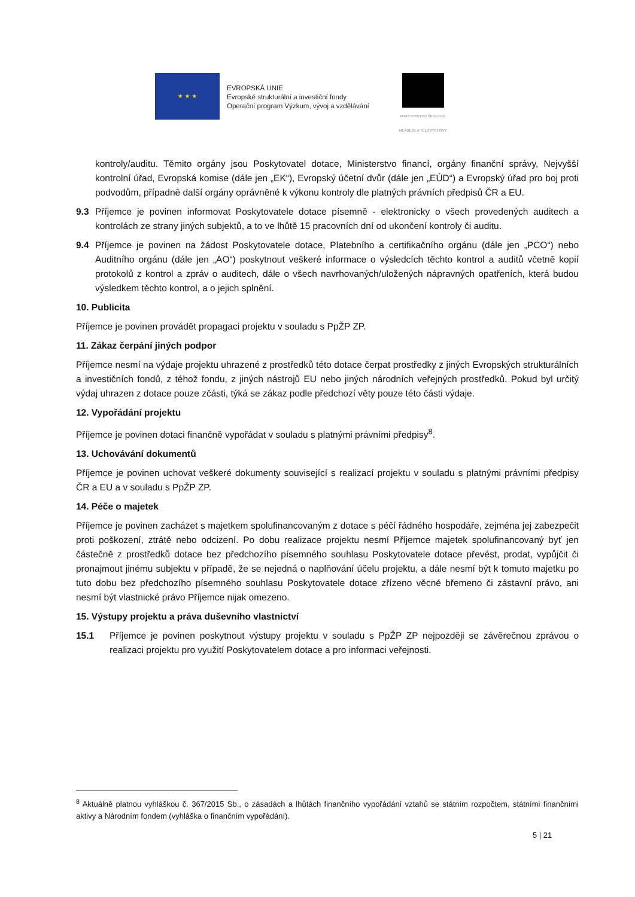★ ★ ★
EVROPSKÁ UNIE
Evropské strukturální a investiční fondy
Operační program Výzkum, vývoj a vzdělávání
MINISTERSTVO ŠKOLSTVÍ,
MLÁDEŽE A TĚLOVÝCHOVY
kontroly/auditu. Těmito orgány jsou Poskytovatel dotace, Ministerstvo financí, orgány finanční správy, Nejvyšší kontrolní úřad, Evropská komise (dále jen „EK“), Evropský účetní dvůr (dále jen „EÚD“) a Evropský úřad pro boj proti podvodům, případně další orgány oprávněné k výkonu kontroly dle platných právních předpisů ČR a EU.
9.3 Příjemce je povinen informovat Poskytovatele dotace písemně - elektronicky o všech provedených auditech a kontrolách ze strany jiných subjektů, a to ve lhůtě 15 pracovních dní od ukončení kontroly či auditu.
9.4 Příjemce je povinen na žádost Poskytovatele dotace, Platebního a certifikačního orgánu (dále jen „PCO“) nebo Auditního orgánu (dále jen „AO“) poskytnout veškeré informace o výsledcích těchto kontrol a auditů včetně kopií protokolů z kontrol a zpráv o auditech, dále o všech navrhovaných/uložených nápravných opatřeních, která budou výsledkem těchto kontrol, a o jejich splnění.
10. Publicita
Příjemce je povinen provádět propagaci projektu v souladu s PpŽP ZP.
11. Zákaz čerpání jiných podpor
Příjemce nesmí na výdaje projektu uhrazené z prostředků této dotace čerpat prostředky z jiných Evropských strukturálních a investičních fondů, z téhož fondu, z jiných nástrojů EU nebo jiných národních veřejných prostředků. Pokud byl určitý výdaj uhrazen z dotace pouze zčásti, týká se zákaz podle předchozí věty pouze této části výdaje.
12. Vypořádání projektu
Příjemce je povinen dotaci finančně vypořádat v souladu s platnými právními předpisy<sup>8</sup>.
13. Uchovávání dokumentů
Příjemce je povinen uchovat veškeré dokumenty související s realizací projektu v souladu s platnými právními předpisy ČR a EU a v souladu s PpŽP ZP.
14. Péče o majetek
Příjemce je povinen zacházet s majetkem spolufinancovaným z dotace s péčí řádného hospodáře, zejména jej zabezpečit proti poškození, ztrátě nebo odcizení. Po dobu realizace projektu nesmí Příjemce majetek spolufinancovaný byť jen částečně z prostředků dotace bez předchozího písemného souhlasu Poskytovatele dotace převést, prodat, vypůjčit či pronajmout jinému subjektu v případě, že se nejedná o naplňování účelu projektu, a dále nesmí být k tomuto majetku po tuto dobu bez předchozího písemného souhlasu Poskytovatele dotace zřízeno věcné břemeno či zástavní právo, ani nesmí být vlastnické právo Příjemce nijak omezeno.
15. Výstupy projektu a práva duševního vlastnictví
15.1 Příjemce je povinen poskytnout výstupy projektu v souladu s PpŽP ZP nejpozději se závěrečnou zprávou o realizaci projektu pro využití Poskytovatelem dotace a pro informaci veřejnosti.
<sup>8</sup> Aktuálně platnou vyhláškou č. 367/2015 Sb., o zásadách a lhůtách finančního vypořádání vztahů se státním rozpočtem, státními finančními aktivy a Národním fondem (vyhláška o finančním vypořádání).
5 | 21